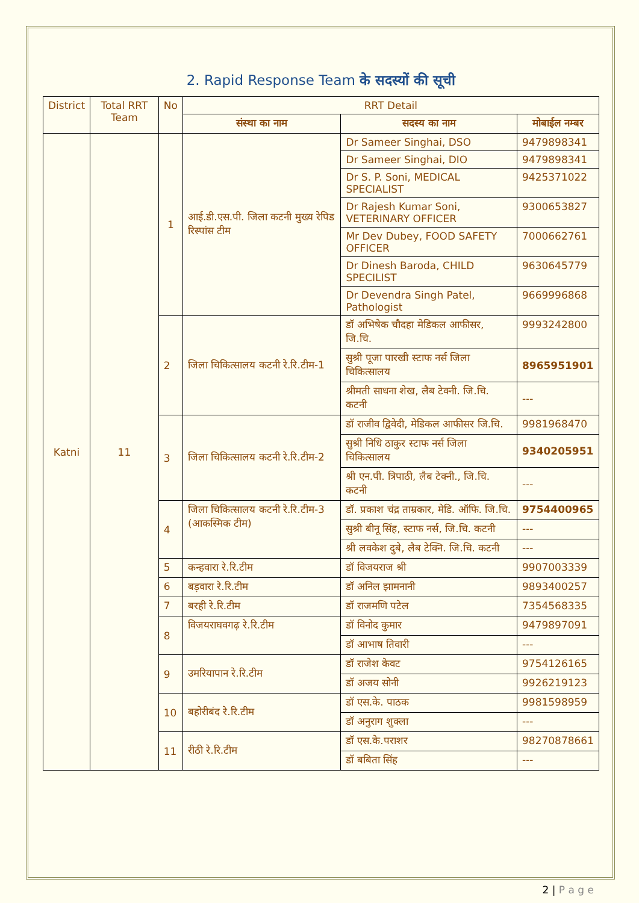2. Rapid Response Team के सदस्यों की सूची
| District | Total RRT Team | No | RRT Detail | | |
| --- | --- | --- | --- | --- | --- |
| | | | संस्था का नाम | सदस्य का नाम | मोबाईल नम्बर |
| Katni | 11 | 1 | आई.डी.एस.पी. जिला कटनी मुख्य रेपिड रिस्पांस टीम | Dr Sameer Singhai, DSO | 9479898341 |
| | | | | Dr Sameer Singhai, DIO | 9479898341 |
| | | | | Dr S. P. Soni, MEDICAL SPECIALIST | 9425371022 |
| | | | | Dr Rajesh Kumar Soni, VETERINARY OFFICER | 9300653827 |
| | | | | Mr Dev Dubey, FOOD SAFETY OFFICER | 7000662761 |
| | | | | Dr Dinesh Baroda, CHILD SPECILIST | 9630645779 |
| | | | | Dr Devendra Singh Patel, Pathologist | 9669996868 |
| | | 2 | जिला चिकित्सालय कटनी रे.रि.टीम-1 | डॉ अभिषेक चौदहा मेडिकल आफीसर, जि.चि. | 9993242800 |
| | | | | सुश्री पूजा पारखी स्टाफ नर्स जिला चिकित्सालय | 8965951901 |
| | | | | श्रीमती साधना शेख, लैब टेक्नी. जि.चि. कटनी | --- |
| | | 3 | जिला चिकित्सालय कटनी रे.रि.टीम-2 | डॉ राजीव द्विवेदी, मेडिकल आफीसर जि.चि. | 9981968470 |
| | | | | सुश्री निधि ठाकुर स्टाफ नर्स जिला चिकित्सालय | 9340205951 |
| | | | | श्री एन.पी. त्रिपाठी, लैब टेक्नी., जि.चि. कटनी | --- |
| | | 4 | जिला चिकित्सालय कटनी रे.रि.टीम-3 (आकस्मिक टीम) | डॉ. प्रकाश चंद्र ताम्रकार, मेडि. ऑफि. जि.चि. | 9754400965 |
| | | | | सुश्री बीनू सिंह, स्टाफ नर्स, जि.चि. कटनी | --- |
| | | | | श्री लवकेश दुबे, लैब टेक्नि. जि.चि. कटनी | --- |
| | | 5 | कन्हवारा रे.रि.टीम | डॉ विजयराज श्री | 9907003339 |
| | | 6 | बड़वारा रे.रि.टीम | डॉ अनिल झामनानी | 9893400257 |
| | | 7 | बरही रे.रि.टीम | डॉ राजमणि पटेल | 7354568335 |
| | | 8 | विजयराघवगढ़ रे.रि.टीम | डॉ विनोद कुमार | 9479897091 |
| | | | | डॉ आभाष तिवारी | --- |
| | | 9 | उमरियापान रे.रि.टीम | डॉ राजेश केवट | 9754126165 |
| | | | | डॉ अजय सोनी | 9926219123 |
| | | 10 | बहोरीबंद रे.रि.टीम | डॉ एस.के. पाठक | 9981598959 |
| | | | | डॉ अनुराग शुक्ला | --- |
| | | 11 | रीठी रे.रि.टीम | डॉ एस.के.पराशर | 98270878661 |
| | | | | डॉ बबिता सिंह | --- |
2 | P a g e